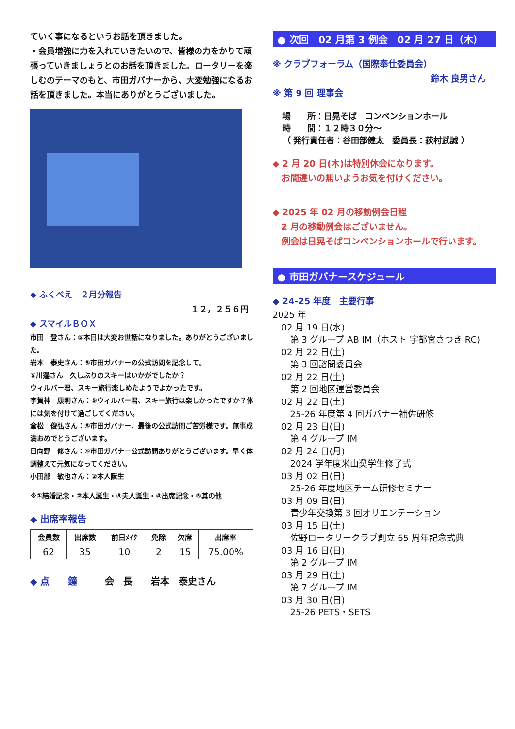ていく事になるというお話を頂きました。
・会員増強に力を入れていきたいので、皆様の力をかりて頑張っていきましょうとのお話を頂きました。ロータリーを楽しむのテーマのもと、市田ガバナーから、大変勉強になるお話を頂きました。本当にありがとうございました。
◆ ふくべえ　２月分報告
１２，２５６円
◆ スマイルＢＯＸ
市田　登さん：⑤本日は大変お世話になりました。ありがとうございました。
岩本　泰史さん：⑤市田ガバナーの公式訪問を記念して。
⑤川邉さん　久しぶりのスキーはいかがでしたか？
ウィルバー君、スキー旅行楽しめたようでよかったです。
宇賀神　康明さん：⑤ウィルバー君、スキー旅行は楽しかったですか？体には気を付けて過ごしてください。
倉松　俊弘さん：⑤市田ガバナー、最後の公式訪問ご苦労様です。無事成満おめでとうございます。
日向野　修さん：⑤市田ガバナー公式訪問ありがとうございます。早く体調整えて元気になってください。
小田部　敏也さん：②本人誕生
※①結婚記念・②本人誕生・③夫人誕生・④出席記念・⑤其の他
◆ 出席率報告
| 会員数 | 出席数 | 前日ﾒｲｸ | 免除 | 欠席 | 出席率 |
| --- | --- | --- | --- | --- | --- |
| 62 | 35 | 10 | 2 | 15 | 75.00% |
◆ 点　　鐘　　　会　長　　岩本　泰史さん
● 次回　02 月第 3 例会　02 月 27 日（木）
※ クラブフォーラム（国際奉仕委員会）
鈴木 良男さん
※ 第 9 回 理事会
場　　所：日晃そば　コンベンションホール
時　　間：１２時３０分～
（ 発行責任者：谷田部健太　委員長：荻村武誠 ）
◆ 2 月 20 日(木)は特別休会になります。
　お間違いの無いようお気を付けください。
◆ 2025 年 02 月の移動例会日程
　2 月の移動例会はございません。
　例会は日晃そばコンベンションホールで行います。
● 市田ガバナースケジュール
◆ 24-25 年度　主要行事
2025 年
　02 月 19 日(水)
　　第 3 グループ AB IM（ホスト 宇都宮さつき RC)
　02 月 22 日(土)
　　第 3 回諮問委員会
　02 月 22 日(土)
　　第 2 回地区運営委員会
　02 月 22 日(土)
　　25-26 年度第 4 回ガバナー補佐研修
　02 月 23 日(日)
　　第 4 グループ IM
　02 月 24 日(月)
　　2024 学年度米山奨学生修了式
　03 月 02 日(日)
　　25-26 年度地区チーム研修セミナー
　03 月 09 日(日)
　　青少年交換第 3 回オリエンテーション
　03 月 15 日(土)
　　佐野ロータリークラブ創立 65 周年記念式典
　03 月 16 日(日)
　　第 2 グループ IM
　03 月 29 日(土)
　　第 7 グループ IM
　03 月 30 日(日)
　　25-26 PETS・SETS